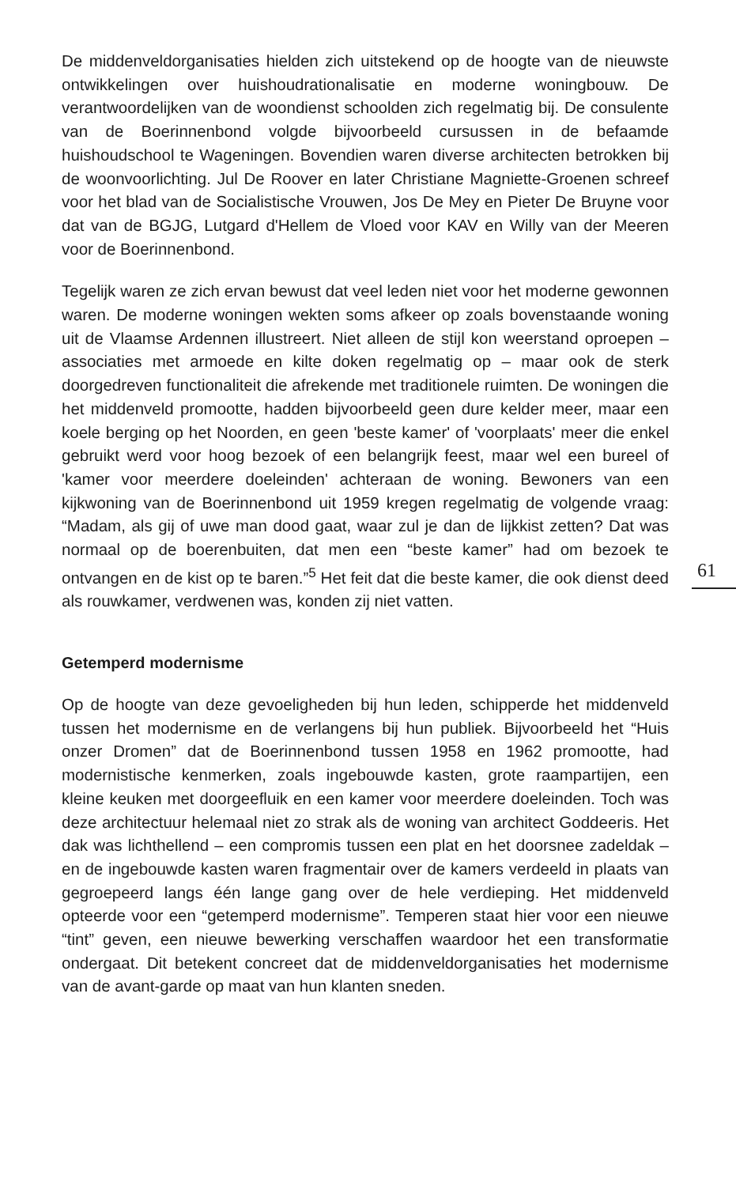De middenveldorganisaties hielden zich uitstekend op de hoogte van de nieuwste ontwikkelingen over huishoudrationalisatie en moderne woningbouw. De verantwoordelijken van de woondienst schoolden zich regelmatig bij. De consulente van de Boerinnenbond volgde bijvoorbeeld cursussen in de befaamde huishoudschool te Wageningen. Bovendien waren diverse architecten betrokken bij de woonvoorlichting. Jul De Roover en later Christiane Magniette-Groenen schreef voor het blad van de Socialistische Vrouwen, Jos De Mey en Pieter De Bruyne voor dat van de BGJG, Lutgard d'Hellem de Vloed voor KAV en Willy van der Meeren voor de Boerinnenbond.
Tegelijk waren ze zich ervan bewust dat veel leden niet voor het moderne gewonnen waren. De moderne woningen wekten soms afkeer op zoals bovenstaande woning uit de Vlaamse Ardennen illustreert. Niet alleen de stijl kon weerstand oproepen – associaties met armoede en kilte doken regelmatig op – maar ook de sterk doorgedreven functionaliteit die afrekende met traditionele ruimten. De woningen die het middenveld promootte, hadden bijvoorbeeld geen dure kelder meer, maar een koele berging op het Noorden, en geen 'beste kamer' of 'voorplaats' meer die enkel gebruikt werd voor hoog bezoek of een belangrijk feest, maar wel een bureel of 'kamer voor meerdere doeleinden' achteraan de woning. Bewoners van een kijkwoning van de Boerinnenbond uit 1959 kregen regelmatig de volgende vraag: “Madam, als gij of uwe man dood gaat, waar zul je dan de lijkkist zetten? Dat was normaal op de boerenbuiten, dat men een “beste kamer” had om bezoek te ontvangen en de kist op te baren.”<sup>5</sup> Het feit dat die beste kamer, die ook dienst deed als rouwkamer, verdwenen was, konden zij niet vatten.
Getemperd modernisme
Op de hoogte van deze gevoeligheden bij hun leden, schipperde het middenveld tussen het modernisme en de verlangens bij hun publiek. Bijvoorbeeld het “Huis onzer Dromen” dat de Boerinnenbond tussen 1958 en 1962 promootte, had modernistische kenmerken, zoals ingebouwde kasten, grote raampartijen, een kleine keuken met doorgeefluik en een kamer voor meerdere doeleinden. Toch was deze architectuur helemaal niet zo strak als de woning van architect Goddeeris. Het dak was lichthellend – een compromis tussen een plat en het doorsnee zadeldak – en de ingebouwde kasten waren fragmentair over de kamers verdeeld in plaats van gegroepeerd langs één lange gang over de hele verdieping. Het middenveld opteerde voor een “getemperd modernisme”. Temperen staat hier voor een nieuwe “tint” geven, een nieuwe bewerking verschaffen waardoor het een transformatie ondergaat. Dit betekent concreet dat de middenveldorganisaties het modernisme van de avant-garde op maat van hun klanten sneden.
61